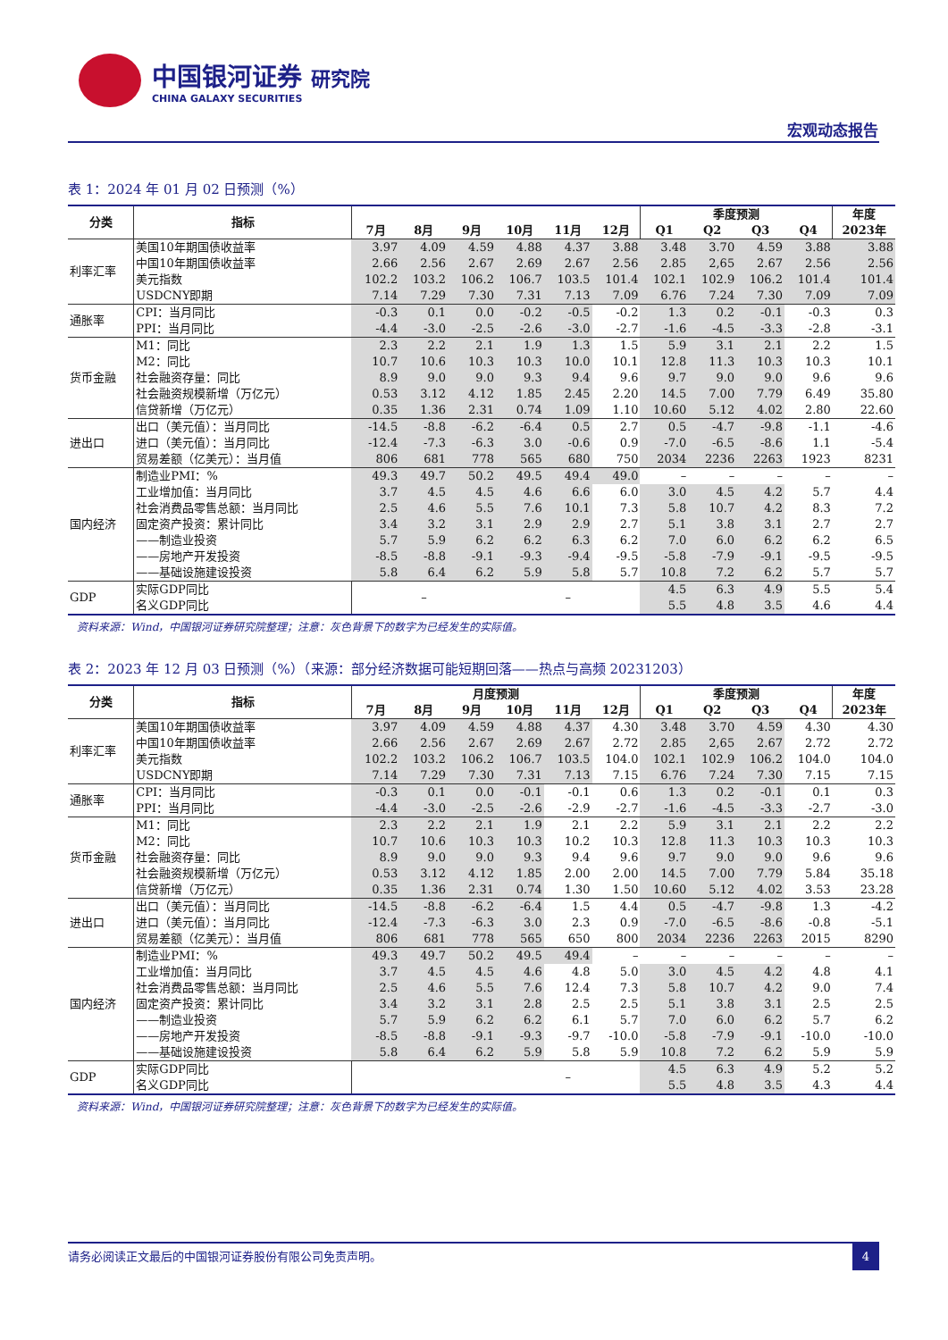中国银河证券 研究院
CHINA GALAXY SECURITIES
宏观动态报告
表 1：2024 年 01 月 02 日预测（%）
| 分类 | 指标 | | | | | | | 季度预测 | | | | 年度 |
| --- | --- | --- | --- | --- | --- | --- | --- | --- | --- | --- | --- | --- |
| | | 7月 | 8月 | 9月 | 10月 | 11月 | 12月 | Q1 | Q2 | Q3 | Q4 | 2023年 |
| 利率汇率 | 美国10年期国债收益率 | 3.97 | 4.09 | 4.59 | 4.88 | 4.37 | 3.88 | 3.48 | 3.70 | 4.59 | 3.88 | 3.88 |
| | 中国10年期国债收益率 | 2.66 | 2.56 | 2.67 | 2.69 | 2.67 | 2.56 | 2.85 | 2,65 | 2.67 | 2.56 | 2.56 |
| | 美元指数 | 102.2 | 103.2 | 106.2 | 106.7 | 103.5 | 101.4 | 102.1 | 102.9 | 106.2 | 101.4 | 101.4 |
| | USDCNY即期 | 7.14 | 7.29 | 7.30 | 7.31 | 7.13 | 7.09 | 6.76 | 7.24 | 7.30 | 7.09 | 7.09 |
| 通胀率 | CPI：当月同比 | -0.3 | 0.1 | 0.0 | -0.2 | -0.5 | -0.2 | 1.3 | 0.2 | -0.1 | -0.3 | 0.3 |
| | PPI：当月同比 | -4.4 | -3.0 | -2.5 | -2.6 | -3.0 | -2.7 | -1.6 | -4.5 | -3.3 | -2.8 | -3.1 |
| 货币金融 | M1：同比 | 2.3 | 2.2 | 2.1 | 1.9 | 1.3 | 1.5 | 5.9 | 3.1 | 2.1 | 2.2 | 1.5 |
| | M2：同比 | 10.7 | 10.6 | 10.3 | 10.3 | 10.0 | 10.1 | 12.8 | 11.3 | 10.3 | 10.3 | 10.1 |
| | 社会融资存量：同比 | 8.9 | 9.0 | 9.0 | 9.3 | 9.4 | 9.6 | 9.7 | 9.0 | 9.0 | 9.6 | 9.6 |
| | 社会融资规模新增（万亿元） | 0.53 | 3.12 | 4.12 | 1.85 | 2.45 | 2.20 | 14.5 | 7.00 | 7.79 | 6.49 | 35.80 |
| | 信贷新增（万亿元） | 0.35 | 1.36 | 2.31 | 0.74 | 1.09 | 1.10 | 10.60 | 5.12 | 4.02 | 2.80 | 22.60 |
| 进出口 | 出口（美元值）：当月同比 | -14.5 | -8.8 | -6.2 | -6.4 | 0.5 | 2.7 | 0.5 | -4.7 | -9.8 | -1.1 | -4.6 |
| | 进口（美元值）：当月同比 | -12.4 | -7.3 | -6.3 | 3.0 | -0.6 | 0.9 | -7.0 | -6.5 | -8.6 | 1.1 | -5.4 |
| | 贸易差额（亿美元）：当月值 | 806 | 681 | 778 | 565 | 680 | 750 | 2034 | 2236 | 2263 | 1923 | 8231 |
| 国内经济 | 制造业PMI：% | 49.3 | 49.7 | 50.2 | 49.5 | 49.4 | 49.0 | – | – | – | – | – |
| | 工业增加值：当月同比 | 3.7 | 4.5 | 4.5 | 4.6 | 6.6 | 6.0 | 3.0 | 4.5 | 4.2 | 5.7 | 4.4 |
| | 社会消费品零售总额：当月同比 | 2.5 | 4.6 | 5.5 | 7.6 | 10.1 | 7.3 | 5.8 | 10.7 | 4.2 | 8.3 | 7.2 |
| | 固定资产投资：累计同比 | 3.4 | 3.2 | 3.1 | 2.9 | 2.9 | 2.7 | 5.1 | 3.8 | 3.1 | 2.7 | 2.7 |
| | ——制造业投资 | 5.7 | 5.9 | 6.2 | 6.2 | 6.3 | 6.2 | 7.0 | 6.0 | 6.2 | 6.2 | 6.5 |
| | ——房地产开发投资 | -8.5 | -8.8 | -9.1 | -9.3 | -9.4 | -9.5 | -5.8 | -7.9 | -9.1 | -9.5 | -9.5 |
| | ——基础设施建设投资 | 5.8 | 6.4 | 6.2 | 5.9 | 5.8 | 5.7 | 10.8 | 7.2 | 6.2 | 5.7 | 5.7 |
| GDP | 实际GDP同比 | – | | | – | | | 4.5 | 6.3 | 4.9 | 5.5 | 5.4 |
| | 名义GDP同比 | | | | | | | 5.5 | 4.8 | 3.5 | 4.6 | 4.4 |
资料来源：Wind，中国银河证券研究院整理；注意：灰色背景下的数字为已经发生的实际值。
表 2：2023 年 12 月 03 日预测（%）（来源：部分经济数据可能短期回落——热点与高频 20231203）
| 分类 | 指标 | 月度预测 | | | | | | 季度预测 | | | | 年度 |
| --- | --- | --- | --- | --- | --- | --- | --- | --- | --- | --- | --- | --- |
| | | 7月 | 8月 | 9月 | 10月 | 11月 | 12月 | Q1 | Q2 | Q3 | Q4 | 2023年 |
| 利率汇率 | 美国10年期国债收益率 | 3.97 | 4.09 | 4.59 | 4.88 | 4.37 | 4.30 | 3.48 | 3.70 | 4.59 | 4.30 | 4.30 |
| | 中国10年期国债收益率 | 2.66 | 2.56 | 2.67 | 2.69 | 2.67 | 2.72 | 2.85 | 2,65 | 2.67 | 2.72 | 2.72 |
| | 美元指数 | 102.2 | 103.2 | 106.2 | 106.7 | 103.5 | 104.0 | 102.1 | 102.9 | 106.2 | 104.0 | 104.0 |
| | USDCNY即期 | 7.14 | 7.29 | 7.30 | 7.31 | 7.13 | 7.15 | 6.76 | 7.24 | 7.30 | 7.15 | 7.15 |
| 通胀率 | CPI：当月同比 | -0.3 | 0.1 | 0.0 | -0.1 | -0.1 | 0.6 | 1.3 | 0.2 | -0.1 | 0.1 | 0.3 |
| | PPI：当月同比 | -4.4 | -3.0 | -2.5 | -2.6 | -2.9 | -2.7 | -1.6 | -4.5 | -3.3 | -2.7 | -3.0 |
| 货币金融 | M1：同比 | 2.3 | 2.2 | 2.1 | 1.9 | 2.1 | 2.2 | 5.9 | 3.1 | 2.1 | 2.2 | 2.2 |
| | M2：同比 | 10.7 | 10.6 | 10.3 | 10.3 | 10.2 | 10.3 | 12.8 | 11.3 | 10.3 | 10.3 | 10.3 |
| | 社会融资存量：同比 | 8.9 | 9.0 | 9.0 | 9.3 | 9.4 | 9.6 | 9.7 | 9.0 | 9.0 | 9.6 | 9.6 |
| | 社会融资规模新增（万亿元） | 0.53 | 3.12 | 4.12 | 1.85 | 2.00 | 2.00 | 14.5 | 7.00 | 7.79 | 5.84 | 35.18 |
| | 信贷新增（万亿元） | 0.35 | 1.36 | 2.31 | 0.74 | 1.30 | 1.50 | 10.60 | 5.12 | 4.02 | 3.53 | 23.28 |
| 进出口 | 出口（美元值）：当月同比 | -14.5 | -8.8 | -6.2 | -6.4 | 1.5 | 4.4 | 0.5 | -4.7 | -9.8 | 1.3 | -4.2 |
| | 进口（美元值）：当月同比 | -12.4 | -7.3 | -6.3 | 3.0 | 2.3 | 0.9 | -7.0 | -6.5 | -8.6 | -0.8 | -5.1 |
| | 贸易差额（亿美元）：当月值 | 806 | 681 | 778 | 565 | 650 | 800 | 2034 | 2236 | 2263 | 2015 | 8290 |
| 国内经济 | 制造业PMI：% | 49.3 | 49.7 | 50.2 | 49.5 | 49.4 | – | – | – | – | – | – |
| | 工业增加值：当月同比 | 3.7 | 4.5 | 4.5 | 4.6 | 4.8 | 5.0 | 3.0 | 4.5 | 4.2 | 4.8 | 4.1 |
| | 社会消费品零售总额：当月同比 | 2.5 | 4.6 | 5.5 | 7.6 | 12.4 | 7.3 | 5.8 | 10.7 | 4.2 | 9.0 | 7.4 |
| | 固定资产投资：累计同比 | 3.4 | 3.2 | 3.1 | 2.8 | 2.5 | 2.5 | 5.1 | 3.8 | 3.1 | 2.5 | 2.5 |
| | ——制造业投资 | 5.7 | 5.9 | 6.2 | 6.2 | 6.1 | 5.7 | 7.0 | 6.0 | 6.2 | 5.7 | 6.2 |
| | ——房地产开发投资 | -8.5 | -8.8 | -9.1 | -9.3 | -9.7 | -10.0 | -5.8 | -7.9 | -9.1 | -10.0 | -10.0 |
| | ——基础设施建设投资 | 5.8 | 6.4 | 6.2 | 5.9 | 5.8 | 5.9 | 10.8 | 7.2 | 6.2 | 5.9 | 5.9 |
| GDP | 实际GDP同比 | | | | – | | | 4.5 | 6.3 | 4.9 | 5.2 | 5.2 |
| | 名义GDP同比 | | | | | | | 5.5 | 4.8 | 3.5 | 4.3 | 4.4 |
资料来源：Wind，中国银河证券研究院整理；注意：灰色背景下的数字为已经发生的实际值。
请务必阅读正文最后的中国银河证券股份有限公司免责声明。
4